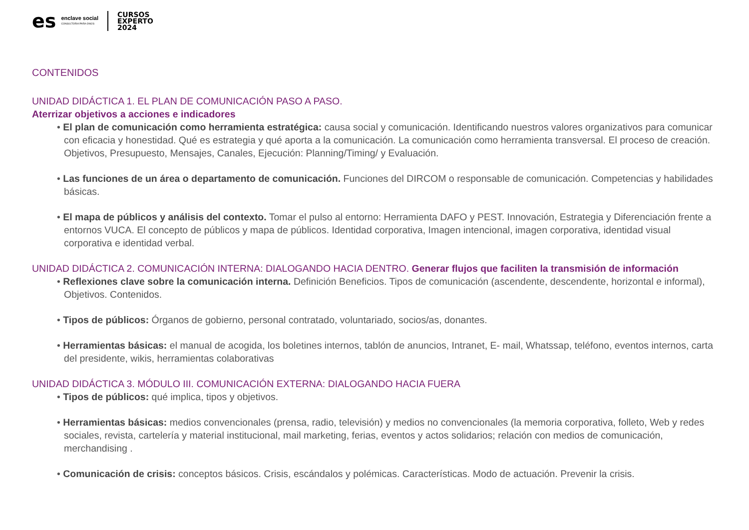es enclave social
CONSULTORIA PARA ONG'S CURSOS
EXPERTO
2024
CONTENIDOS
UNIDAD DIDÁCTICA 1. EL PLAN DE COMUNICACIÓN PASO A PASO.
Aterrizar objetivos a acciones e indicadores
• El plan de comunicación como herramienta estratégica: causa social y comunicación. Identificando nuestros valores organizativos para comunicar con eficacia y honestidad. Qué es estrategia y qué aporta a la comunicación. La comunicación como herramienta transversal. El proceso de creación. Objetivos, Presupuesto, Mensajes, Canales, Ejecución: Planning/Timing/ y Evaluación.
• Las funciones de un área o departamento de comunicación. Funciones del DIRCOM o responsable de comunicación. Competencias y habilidades básicas.
• El mapa de públicos y análisis del contexto. Tomar el pulso al entorno: Herramienta DAFO y PEST. Innovación, Estrategia y Diferenciación frente a entornos VUCA. El concepto de públicos y mapa de públicos. Identidad corporativa, Imagen intencional, imagen corporativa, identidad visual corporativa e identidad verbal.
UNIDAD DIDÁCTICA 2. COMUNICACIÓN INTERNA: DIALOGANDO HACIA DENTRO. Generar flujos que faciliten la transmisión de información
• Reflexiones clave sobre la comunicación interna. Definición Beneficios. Tipos de comunicación (ascendente, descendente, horizontal e informal), Objetivos. Contenidos.
• Tipos de públicos: Órganos de gobierno, personal contratado, voluntariado, socios/as, donantes.
• Herramientas básicas: el manual de acogida, los boletines internos, tablón de anuncios, Intranet, E- mail, Whatssap, teléfono, eventos internos, carta del presidente, wikis, herramientas colaborativas
UNIDAD DIDÁCTICA 3. MÓDULO III. COMUNICACIÓN EXTERNA: DIALOGANDO HACIA FUERA
• Tipos de públicos: qué implica, tipos y objetivos.
• Herramientas básicas: medios convencionales (prensa, radio, televisión) y medios no convencionales (la memoria corporativa, folleto, Web y redes sociales, revista, cartelería y material institucional, mail marketing, ferias, eventos y actos solidarios; relación con medios de comunicación, merchandising .
• Comunicación de crisis: conceptos básicos. Crisis, escándalos y polémicas. Características. Modo de actuación. Prevenir la crisis.